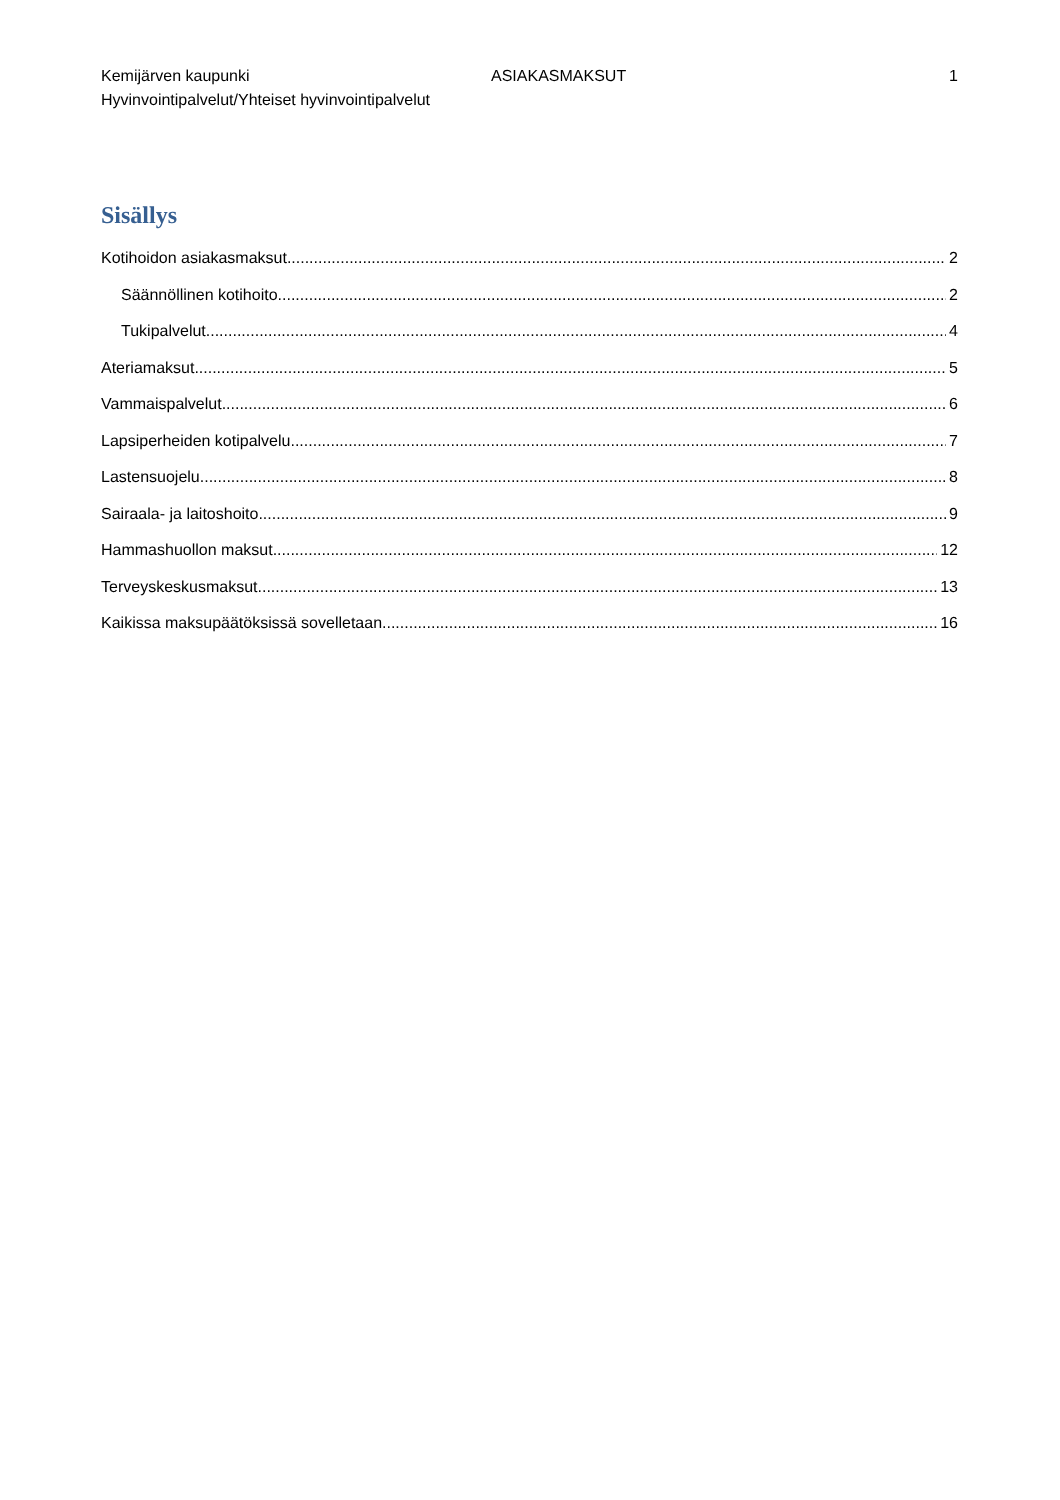Kemijärven kaupunki ASIAKASMAKSUT 1
Hyvinvointipalvelut/Yhteiset hyvinvointipalvelut
Sisällys
Kotihoidon asiakasmaksut 2
Säännöllinen kotihoito 2
Tukipalvelut 4
Ateriamaksut 5
Vammaispalvelut 6
Lapsiperheiden kotipalvelu 7
Lastensuojelu 8
Sairaala- ja laitoshoito 9
Hammashuollon maksut 12
Terveyskeskusmaksut 13
Kaikissa maksupäätöksissä sovelletaan 16